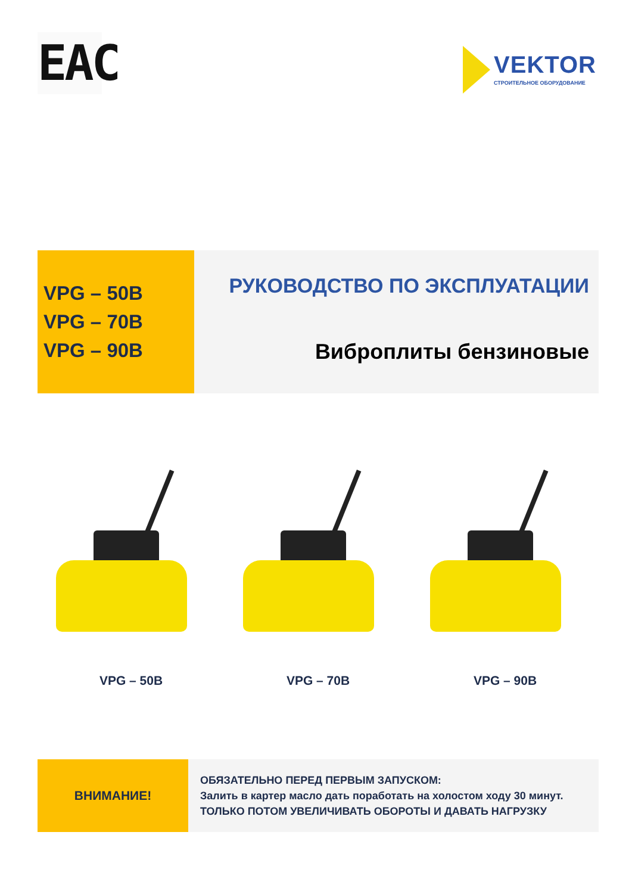EAC
VEKTOR
СТРОИТЕЛЬНОЕ ОБОРУДОВАНИЕ
VPG – 50B
VPG – 70B
VPG – 90B
РУКОВОДСТВО ПО ЭКСПЛУАТАЦИИ
Виброплиты бензиновые
VPG – 50B VPG – 70B VPG – 90B
ВНИМАНИЕ!
ОБЯЗАТЕЛЬНО ПЕРЕД ПЕРВЫМ ЗАПУСКОМ:
Залить в картер масло дать поработать на холостом ходу 30 минут.
ТОЛЬКО ПОТОМ УВЕЛИЧИВАТЬ ОБОРОТЫ И ДАВАТЬ НАГРУЗКУ